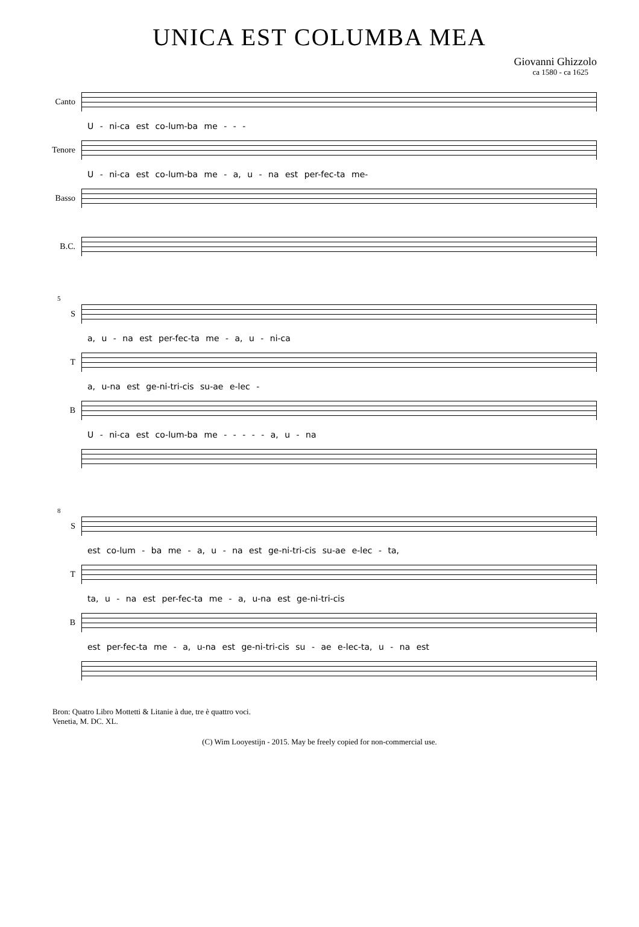UNICA EST COLUMBA MEA
Giovanni Ghizzolo
ca 1580 - ca 1625
Canto
U - ni-ca est co-lum-ba me - - -
Tenore
U - ni-ca est co-lum-ba me - a, u - na est per-fec-ta me-
Basso
B.C.
5
S
a, u - na est per-fec-ta me - a, u - ni-ca
T
a, u-na est ge-ni-tri-cis su-ae e-lec -
B
U - ni-ca est co-lum-ba me - - - - - a, u - na
8
S
est co-lum - ba me - a, u - na est ge-ni-tri-cis su-ae e-lec - ta,
T
ta, u - na est per-fec-ta me - a, u-na est ge-ni-tri-cis
B
est per-fec-ta me - a, u-na est ge-ni-tri-cis su - ae e-lec-ta, u - na est
Bron: Quatro Libro Mottetti & Litanie à due, tre è quattro voci.
Venetia, M. DC. XL.
(C) Wim Looyestijn - 2015. May be freely copied for non-commercial use.